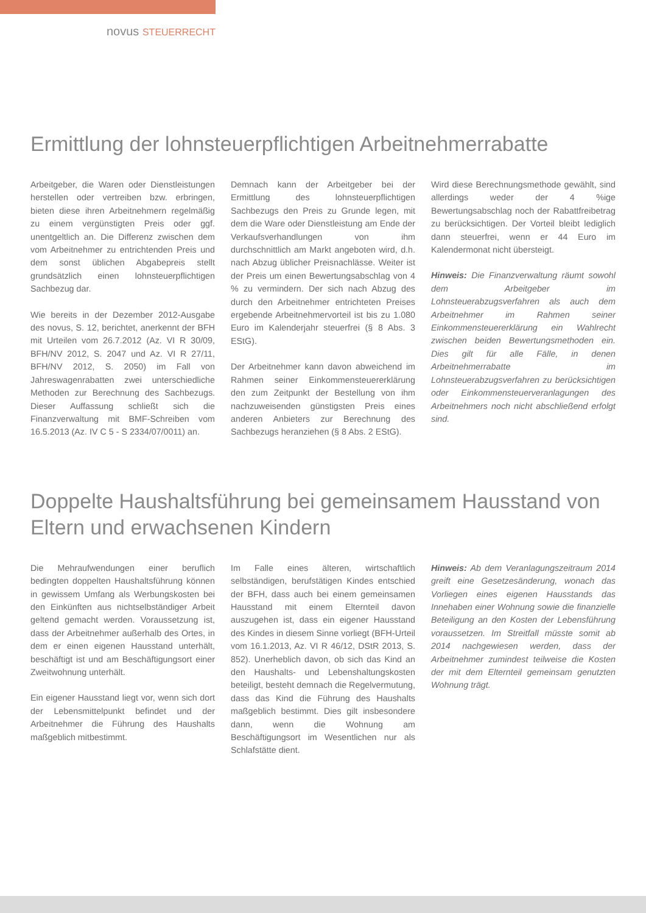novus STEUERRECHT
Ermittlung der lohnsteuerpflichtigen Arbeitnehmerrabatte
Arbeitgeber, die Waren oder Dienstleistungen herstellen oder vertreiben bzw. erbringen, bieten diese ihren Arbeitnehmern regelmäßig zu einem vergünstigten Preis oder ggf. unentgeltlich an. Die Differenz zwischen dem vom Arbeitnehmer zu entrichtenden Preis und dem sonst üblichen Abgabepreis stellt grundsätzlich einen lohnsteuerpflichtigen Sachbezug dar.
Wie bereits in der Dezember 2012-Ausgabe des novus, S. 12, berichtet, anerkennt der BFH mit Urteilen vom 26.7.2012 (Az. VI R 30/09, BFH/NV 2012, S. 2047 und Az. VI R 27/11, BFH/NV 2012, S. 2050) im Fall von Jahreswagenrabatten zwei unterschiedliche Methoden zur Berechnung des Sachbezugs. Dieser Auffassung schließt sich die Finanzverwaltung mit BMF-Schreiben vom 16.5.2013 (Az. IV C 5 - S 2334/07/0011) an.
Demnach kann der Arbeitgeber bei der Ermittlung des lohnsteuerpflichtigen Sachbezugs den Preis zu Grunde legen, mit dem die Ware oder Dienstleistung am Ende der Verkaufsverhandlungen von ihm durchschnittlich am Markt angeboten wird, d.h. nach Abzug üblicher Preisnachlässe. Weiter ist der Preis um einen Bewertungsabschlag von 4 % zu vermindern. Der sich nach Abzug des durch den Arbeitnehmer entrichteten Preises ergebende Arbeitnehmervorteil ist bis zu 1.080 Euro im Kalenderjahr steuerfrei (§ 8 Abs. 3 EStG).
Der Arbeitnehmer kann davon abweichend im Rahmen seiner Einkommensteuererklärung den zum Zeitpunkt der Bestellung von ihm nachzuweisenden günstigsten Preis eines anderen Anbieters zur Berechnung des Sachbezugs heranziehen (§ 8 Abs. 2 EStG).
Wird diese Berechnungsmethode gewählt, sind allerdings weder der 4 %ige Bewertungsabschlag noch der Rabattfreibetrag zu berücksichtigen. Der Vorteil bleibt lediglich dann steuerfrei, wenn er 44 Euro im Kalendermonat nicht übersteigt.
Hinweis: Die Finanzverwaltung räumt sowohl dem Arbeitgeber im Lohnsteuerabzugsverfahren als auch dem Arbeitnehmer im Rahmen seiner Einkommensteuererklärung ein Wahlrecht zwischen beiden Bewertungsmethoden ein. Dies gilt für alle Fälle, in denen Arbeitnehmerrabatte im Lohnsteuerabzugsverfahren zu berücksichtigen oder Einkommensteuerveranlagungen des Arbeitnehmers noch nicht abschließend erfolgt sind.
Doppelte Haushaltsführung bei gemeinsamem Hausstand von Eltern und erwachsenen Kindern
Die Mehraufwendungen einer beruflich bedingten doppelten Haushaltsführung können in gewissem Umfang als Werbungskosten bei den Einkünften aus nichtselbständiger Arbeit geltend gemacht werden. Voraussetzung ist, dass der Arbeitnehmer außerhalb des Ortes, in dem er einen eigenen Hausstand unterhält, beschäftigt ist und am Beschäftigungsort einer Zweitwohnung unterhält.
Ein eigener Hausstand liegt vor, wenn sich dort der Lebensmittelpunkt befindet und der Arbeitnehmer die Führung des Haushalts maßgeblich mitbestimmt.
Im Falle eines älteren, wirtschaftlich selbständigen, berufstätigen Kindes entschied der BFH, dass auch bei einem gemeinsamen Hausstand mit einem Elternteil davon auszugehen ist, dass ein eigener Hausstand des Kindes in diesem Sinne vorliegt (BFH-Urteil vom 16.1.2013, Az. VI R 46/12, DStR 2013, S. 852). Unerheblich davon, ob sich das Kind an den Haushalts- und Lebenshaltungskosten beteiligt, besteht demnach die Regelvermutung, dass das Kind die Führung des Haushalts maßgeblich bestimmt. Dies gilt insbesondere dann, wenn die Wohnung am Beschäftigungsort im Wesentlichen nur als Schlafstätte dient.
Hinweis: Ab dem Veranlagungszeitraum 2014 greift eine Gesetzesänderung, wonach das Vorliegen eines eigenen Hausstands das Innehaben einer Wohnung sowie die finanzielle Beteiligung an den Kosten der Lebensführung voraussetzen. Im Streitfall müsste somit ab 2014 nachgewiesen werden, dass der Arbeitnehmer zumindest teilweise die Kosten der mit dem Elternteil gemeinsam genutzten Wohnung trägt.